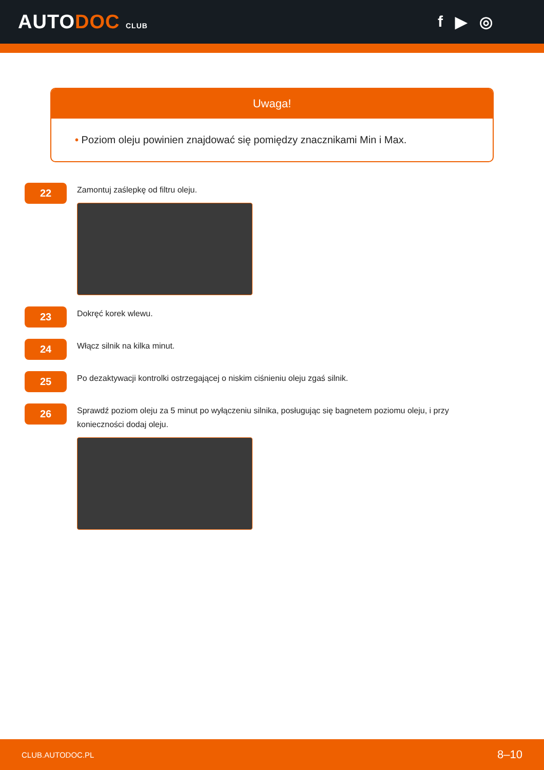AUTODOC CLUB
f ▶ ◎
Uwaga!
• Poziom oleju powinien znajdować się pomiędzy znacznikami Min i Max.
22
Zamontuj zaślepkę od filtru oleju.
23
Dokręć korek wlewu.
24
Włącz silnik na kilka minut.
25
Po dezaktywacji kontrolki ostrzegającej o niskim ciśnieniu oleju zgaś silnik.
26
Sprawdź poziom oleju za 5 minut po wyłączeniu silnika, posługując się bagnetem poziomu oleju, i przy konieczności dodaj oleju.
CLUB.AUTODOC.PL 8–10